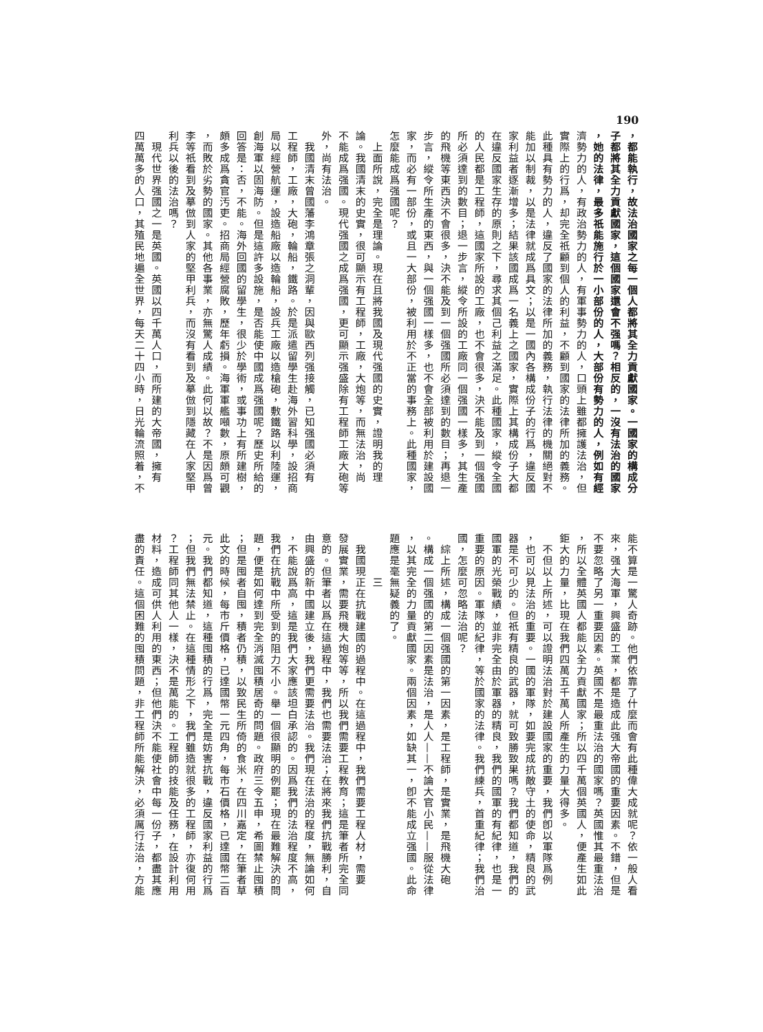190
，都能執行，故法治國家之每一個人都將其全力貢獻國家。一國家的構成分
子都將其全力貢獻國家，這個國家還會不强嗎？相反的，一沒有法治的國家
，她的法律，最多祇能施行於一小部份的人，大部份有勢力的人，例如有經
濟勢力的人，有政治勢力的人，有軍事勢力的人，口頭上雖都擁護法治，但
實際上的行爲，却完全祇顧到個人的利益，不顧到國家的法律所加的義務。
此種具有勢力的人，違反了國家的法律所加的義務，執行法律的機關絕對不
能加以制裁，以是法律就成爲具文；以是一國內各構成份子的行爲，違反國
家利益者逐漸增多；結果該國成爲一名義上之國家，實際上其構成份子大都
在違反國家生存的原則之下，尋求其個己利益之滿足。此種國家，縱令全國
的人民都是工程師，這國家所設的工廠，也不會很多，決不能及到一個强國
所必須達到的數目；退一步言，縱令所設的工廠同一個强國一樣多，其生產
的飛機等東西決不會很多，決不能及到一個强國所必須達到的數目；再退一
步言，縱令所生產的東西，與一個强國一樣多，也不會全部被利用於建設國
家，而必有一部份，或且一大部份，被利用於不正當的事務上。此種國家，
怎麼能成爲强國呢？
　上面所說，完全是理論。現在且將我國及現代强國的史實，證明我的理
論。我國清末的史實，很可顯示有工程師，工廠，大炮等，而無法治，尚
不能成爲强國。現代强國之成爲强國，更可顯示强盛除有工程師工廠大砲等
外，尚有法治。
　我國清末曾國藩李鴻章張之洞輩，因與歐西列强接觸，已知强國必須有
工程師，工廠，大砲，輪船，鐵路。於是派遣留學生赴海外習科學，設招商
局以經營航運，設造船廠以造輪船，設兵工廠以造槍砲，敷鐵路以利陸運，
創海軍以固海防。但是這許多設施，是否能使中國成爲强國呢？歷史所給的
回答是：否，不能。海外回國的留學生，很少於學術，或事功上有所建樹，
頗多成爲貪官汚吏。招商局經營腐敗，歷年虧損。海軍軍艦噸數，原頗可觀
，而敗於劣勢的國家。其他各事業，亦無驚人成績。此何以故？不是因爲曾
李等祇看到及摹倣到人家的堅甲利兵，而沒有看到及摹倣到隱藏在人家堅甲
利兵以後的法治嗎？
　現代世界强國之一是英國。英國以四千萬人口，而所建的大帝國，擁有
四萬萬多的人口，其殖民地遍全世界，每天二十四小時，日光輪流照着，不
能不算是一驚人奇跡。他們依靠了什麼而會有此種偉大成就呢？依一般人看
來，强大海軍，興盛的工業，都是造成此强大帝國的重要因素。不錯，但是
不要忽略了另一重要因素。英國不是最重法治的國家嗎？英國惟其最重法治
，所以全體英國人都能以全力貢獻國家；所以四千萬個英國人，便產生如此
鉅大的力量，比現在我們四萬五千萬人所產生的力量大得多。
　不但以上所述，可以證明法治對於建設國家的重要，我們卽以軍隊爲例
，也可以見法治的重要。一國的軍隊，如要完成抗敵守土的使命，精良的武
器是不可少的。但祇有精良的武器，就可致勝致果嗎？我們都知道，我們的
國軍的光榮戰績，並非完全由於軍器的精良，我們的國軍的有紀律，也是一
重要的原因。軍隊的紀律，等於國家的法律。我們練兵，首重紀律；我們治
國，怎麼可忽略法治呢？
　綜上所述，構成一個强國的第一因素，是工程師，是實業，是飛機大砲
。構成一個强國的第二因素是法治，是人人——不論大官小民——服從法律
，以其完全的力量貢獻國家。兩個因素，如缺其一，卽不能成立强國。此命
題應是毫無疑義的了。
　　　　三
　我國現正在抗戰建國的過程中。在這過程中，我們需要工程人材，需要
發展實業，需要飛機大炮等等，所以我們需要工程教育；這是筆者所完全同
意的。但筆者以爲在這過程中，我們也需要法治；在將來我們抗戰勝利，自
由興盛的新中國建立後，我們更需要法治。我們現在法治的程度，無論如何
，不能說爲高，這是我們大家應該坦白承認的。因爲我們的法治程度不高，
我們在抗戰中所受到的阻力不小。舉一個很顯明的例罷；現在最難解決的問
題，便是如何達到完全消滅囤積居奇的問題。政府三令五申，希圖禁止囤積
；但是囤者自囤，積者仍積，以致民生所倚的食米，在四川嘉定，在筆者草
此文的時候，每市斤價格，已達國幣一元四角，每市石價格，已達國幣二百
元。我們都知道，這種囤積的行爲，完全是妨害抗戰，違反國家利益的行爲
；但我們無法禁止。在這種情形之下，我們雖造就很多的工程師，亦復何用
？工程師同其他人一樣，決不是萬能的。工程師的技能及任務，在設計利用
材料，造成可供人利用的東西；但他們決不能使社會中每一份子，都盡其應
盡的責任。這個困難的囤積問題，非工程師所能解決，必須厲行法治，方能